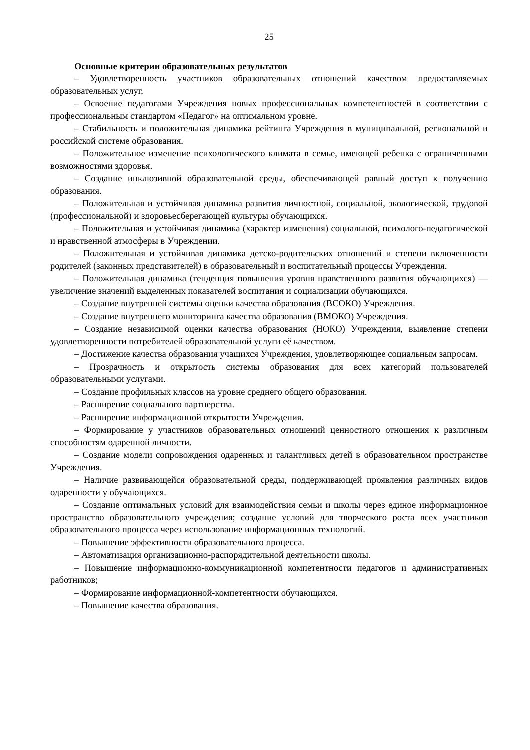25
Основные критерии образовательных результатов
– Удовлетворенность участников образовательных отношений качеством предоставляемых образовательных услуг.
– Освоение педагогами Учреждения новых профессиональных компетентностей в соответствии с профессиональным стандартом «Педагог» на оптимальном уровне.
– Стабильность и положительная динамика рейтинга Учреждения в муниципальной, региональной и российской системе образования.
– Положительное изменение психологического климата в семье, имеющей ребенка с ограниченными возможностями здоровья.
– Создание инклюзивной образовательной среды, обеспечивающей равный доступ к получению образования.
– Положительная и устойчивая динамика развития личностной, социальной, экологической, трудовой (профессиональной) и здоровьесберегающей культуры обучающихся.
– Положительная и устойчивая динамика (характер изменения) социальной, психолого-педагогической и нравственной атмосферы в Учреждении.
– Положительная и устойчивая динамика детско-родительских отношений и степени включенности родителей (законных представителей) в образовательный и воспитательный процессы Учреждения.
– Положительная динамика (тенденция повышения уровня нравственного развития обучающихся) — увеличение значений выделенных показателей воспитания и социализации обучающихся.
– Создание внутренней системы оценки качества образования (ВСОКО) Учреждения.
– Создание внутреннего мониторинга качества образования (ВМОКО) Учреждения.
– Создание независимой оценки качества образования (НОКО) Учреждения, выявление степени удовлетворенности потребителей образовательной услуги её качеством.
– Достижение качества образования учащихся Учреждения, удовлетворяющее социальным запросам.
– Прозрачность и открытость системы образования для всех категорий пользователей образовательными услугами.
– Создание профильных классов на уровне среднего общего образования.
– Расширение социального партнерства.
– Расширение информационной открытости Учреждения.
– Формирование у участников образовательных отношений ценностного отношения к различным способностям одаренной личности.
– Создание модели сопровождения одаренных и талантливых детей в образовательном пространстве Учреждения.
– Наличие развивающейся образовательной среды, поддерживающей проявления различных видов одаренности у обучающихся.
– Создание оптимальных условий для взаимодействия семьи и школы через единое информационное пространство образовательного учреждения; создание условий для творческого роста всех участников образовательного процесса через использование информационных технологий.
– Повышение эффективности образовательного процесса.
– Автоматизация организационно-распорядительной деятельности школы.
– Повышение информационно-коммуникационной компетентности педагогов и административных работников;
– Формирование информационной-компетентности обучающихся.
– Повышение качества образования.